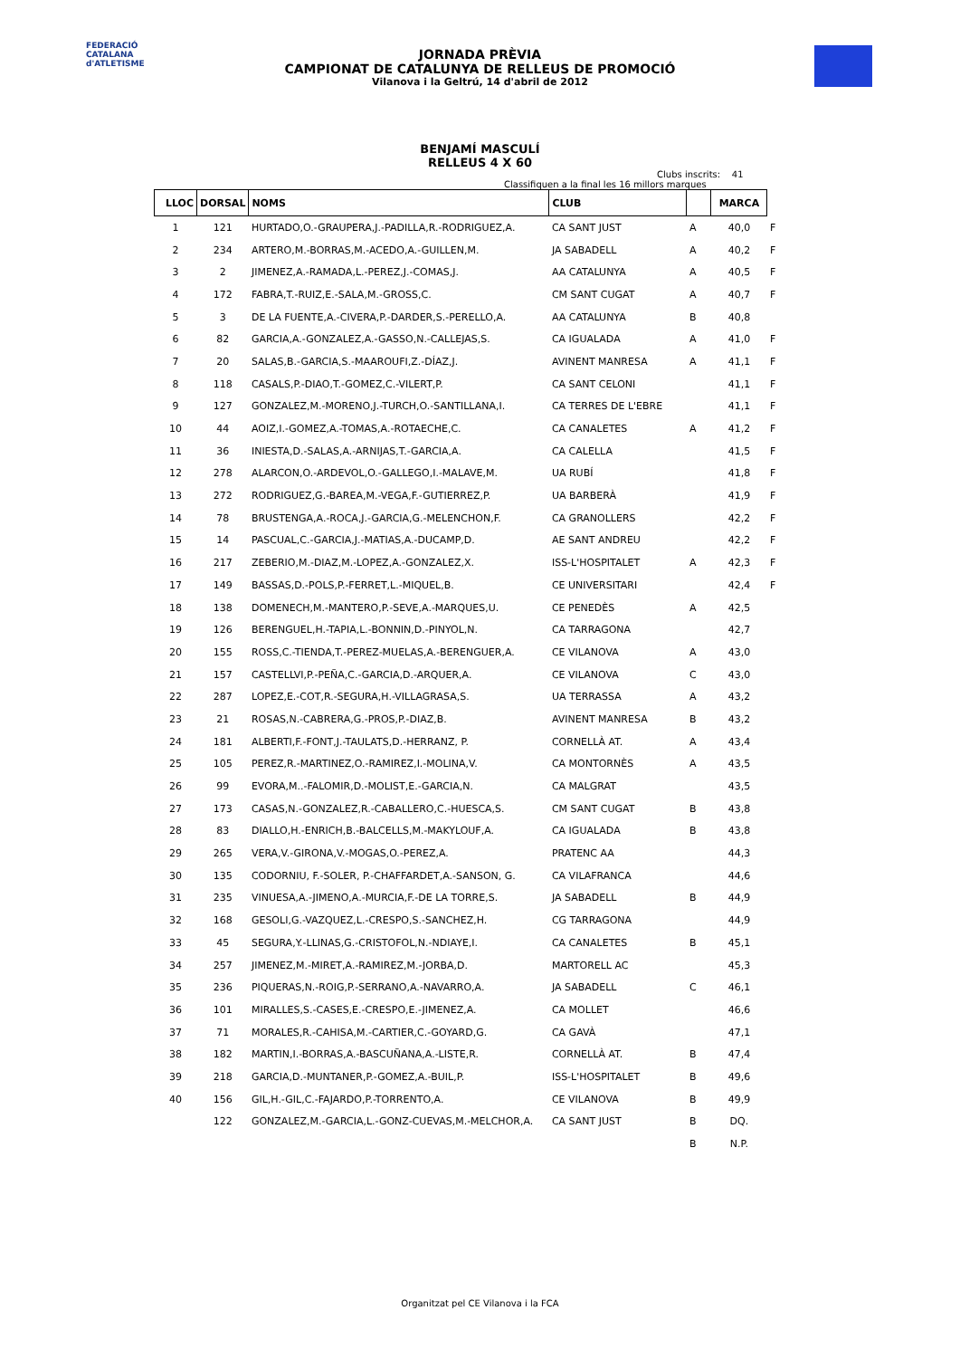FEDERACIÓ CATALANA d'ATLETISME
JORNADA PRÈVIA
CAMPIONAT DE CATALUNYA DE RELLEUS DE PROMOCIÓ
Vilanova i la Geltrú, 14 d'abril de 2012
BENJAMÍ MASCULÍ
RELLEUS 4 X 60
Clubs inscrits: 41
Classifiquen a la final les 16 millors marques
| LLOC | DORSAL | NOMS | CLUB | | MARCA | |
| 1 | 121 | HURTADO,O.-GRAUPERA,J.-PADILLA,R.-RODRIGUEZ,A. | CA SANT JUST | A | 40,0 | F |
| 2 | 234 | ARTERO,M.-BORRAS,M.-ACEDO,A.-GUILLEN,M. | JA SABADELL | A | 40,2 | F |
| 3 | 2 | JIMENEZ,A.-RAMADA,L.-PEREZ,J.-COMAS,J. | AA CATALUNYA | A | 40,5 | F |
| 4 | 172 | FABRA,T.-RUIZ,E.-SALA,M.-GROSS,C. | CM SANT CUGAT | A | 40,7 | F |
| 5 | 3 | DE LA FUENTE,A.-CIVERA,P.-DARDER,S.-PERELLO,A. | AA CATALUNYA | B | 40,8 | |
| 6 | 82 | GARCIA,A.-GONZALEZ,A.-GASSO,N.-CALLEJAS,S. | CA IGUALADA | A | 41,0 | F |
| 7 | 20 | SALAS,B.-GARCIA,S.-MAAROUFI,Z.-DÍAZ,J. | AVINENT MANRESA | A | 41,1 | F |
| 8 | 118 | CASALS,P.-DIAO,T.-GOMEZ,C.-VILERT,P. | CA SANT CELONI | | 41,1 | F |
| 9 | 127 | GONZALEZ,M.-MORENO,J.-TURCH,O.-SANTILLANA,I. | CA TERRES DE L'EBRE | | 41,1 | F |
| 10 | 44 | AOIZ,I.-GOMEZ,A.-TOMAS,A.-ROTAECHE,C. | CA CANALETES | A | 41,2 | F |
| 11 | 36 | INIESTA,D.-SALAS,A.-ARNIJAS,T.-GARCIA,A. | CA CALELLA | | 41,5 | F |
| 12 | 278 | ALARCON,O.-ARDEVOL,O.-GALLEGO,I.-MALAVE,M. | UA RUBÍ | | 41,8 | F |
| 13 | 272 | RODRIGUEZ,G.-BAREA,M.-VEGA,F.-GUTIERREZ,P. | UA BARBERÀ | | 41,9 | F |
| 14 | 78 | BRUSTENGA,A.-ROCA,J.-GARCIA,G.-MELENCHON,F. | CA GRANOLLERS | | 42,2 | F |
| 15 | 14 | PASCUAL,C.-GARCIA,J.-MATIAS,A.-DUCAMP,D. | AE SANT ANDREU | | 42,2 | F |
| 16 | 217 | ZEBERIO,M.-DIAZ,M.-LOPEZ,A.-GONZALEZ,X. | ISS-L'HOSPITALET | A | 42,3 | F |
| 17 | 149 | BASSAS,D.-POLS,P.-FERRET,L.-MIQUEL,B. | CE UNIVERSITARI | | 42,4 | F |
| 18 | 138 | DOMENECH,M.-MANTERO,P.-SEVE,A.-MARQUES,U. | CE PENEDÈS | A | 42,5 | |
| 19 | 126 | BERENGUEL,H.-TAPIA,L.-BONNIN,D.-PINYOL,N. | CA TARRAGONA | | 42,7 | |
| 20 | 155 | ROSS,C.-TIENDA,T.-PEREZ-MUELAS,A.-BERENGUER,A. | CE VILANOVA | A | 43,0 | |
| 21 | 157 | CASTELLVI,P.-PEÑA,C.-GARCIA,D.-ARQUER,A. | CE VILANOVA | C | 43,0 | |
| 22 | 287 | LOPEZ,E.-COT,R.-SEGURA,H.-VILLAGRASA,S. | UA TERRASSA | A | 43,2 | |
| 23 | 21 | ROSAS,N.-CABRERA,G.-PROS,P.-DIAZ,B. | AVINENT MANRESA | B | 43,2 | |
| 24 | 181 | ALBERTI,F.-FONT,J.-TAULATS,D.-HERRANZ, P. | CORNELLÀ AT. | A | 43,4 | |
| 25 | 105 | PEREZ,R.-MARTINEZ,O.-RAMIREZ,I.-MOLINA,V. | CA MONTORNÈS | A | 43,5 | |
| 26 | 99 | EVORA,M..-FALOMIR,D.-MOLIST,E.-GARCIA,N. | CA MALGRAT | | 43,5 | |
| 27 | 173 | CASAS,N.-GONZALEZ,R.-CABALLERO,C.-HUESCA,S. | CM SANT CUGAT | B | 43,8 | |
| 28 | 83 | DIALLO,H.-ENRICH,B.-BALCELLS,M.-MAKYLOUF,A. | CA IGUALADA | B | 43,8 | |
| 29 | 265 | VERA,V.-GIRONA,V.-MOGAS,O.-PEREZ,A. | PRATENC AA | | 44,3 | |
| 30 | 135 | CODORNIU, F.-SOLER, P.-CHAFFARDET,A.-SANSON, G. | CA VILAFRANCA | | 44,6 | |
| 31 | 235 | VINUESA,A.-JIMENO,A.-MURCIA,F.-DE LA TORRE,S. | JA SABADELL | B | 44,9 | |
| 32 | 168 | GESOLI,G.-VAZQUEZ,L.-CRESPO,S.-SANCHEZ,H. | CG TARRAGONA | | 44,9 | |
| 33 | 45 | SEGURA,Y.-LLINAS,G.-CRISTOFOL,N.-NDIAYE,I. | CA CANALETES | B | 45,1 | |
| 34 | 257 | JIMENEZ,M.-MIRET,A.-RAMIREZ,M.-JORBA,D. | MARTORELL AC | | 45,3 | |
| 35 | 236 | PIQUERAS,N.-ROIG,P.-SERRANO,A.-NAVARRO,A. | JA SABADELL | C | 46,1 | |
| 36 | 101 | MIRALLES,S.-CASES,E.-CRESPO,E.-JIMENEZ,A. | CA MOLLET | | 46,6 | |
| 37 | 71 | MORALES,R.-CAHISA,M.-CARTIER,C.-GOYARD,G. | CA GAVÀ | | 47,1 | |
| 38 | 182 | MARTIN,I.-BORRAS,A.-BASCUÑANA,A.-LISTE,R. | CORNELLÀ AT. | B | 47,4 | |
| 39 | 218 | GARCIA,D.-MUNTANER,P.-GOMEZ,A.-BUIL,P. | ISS-L'HOSPITALET | B | 49,6 | |
| 40 | 156 | GIL,H.-GIL,C.-FAJARDO,P.-TORRENTO,A. | CE VILANOVA | B | 49,9 | |
| | 122 | GONZALEZ,M.-GARCIA,L.-GONZ-CUEVAS,M.-MELCHOR,A. | CA SANT JUST | B | DQ. | |
| | | | | B | N.P. | |
Organitzat pel CE Vilanova i la FCA